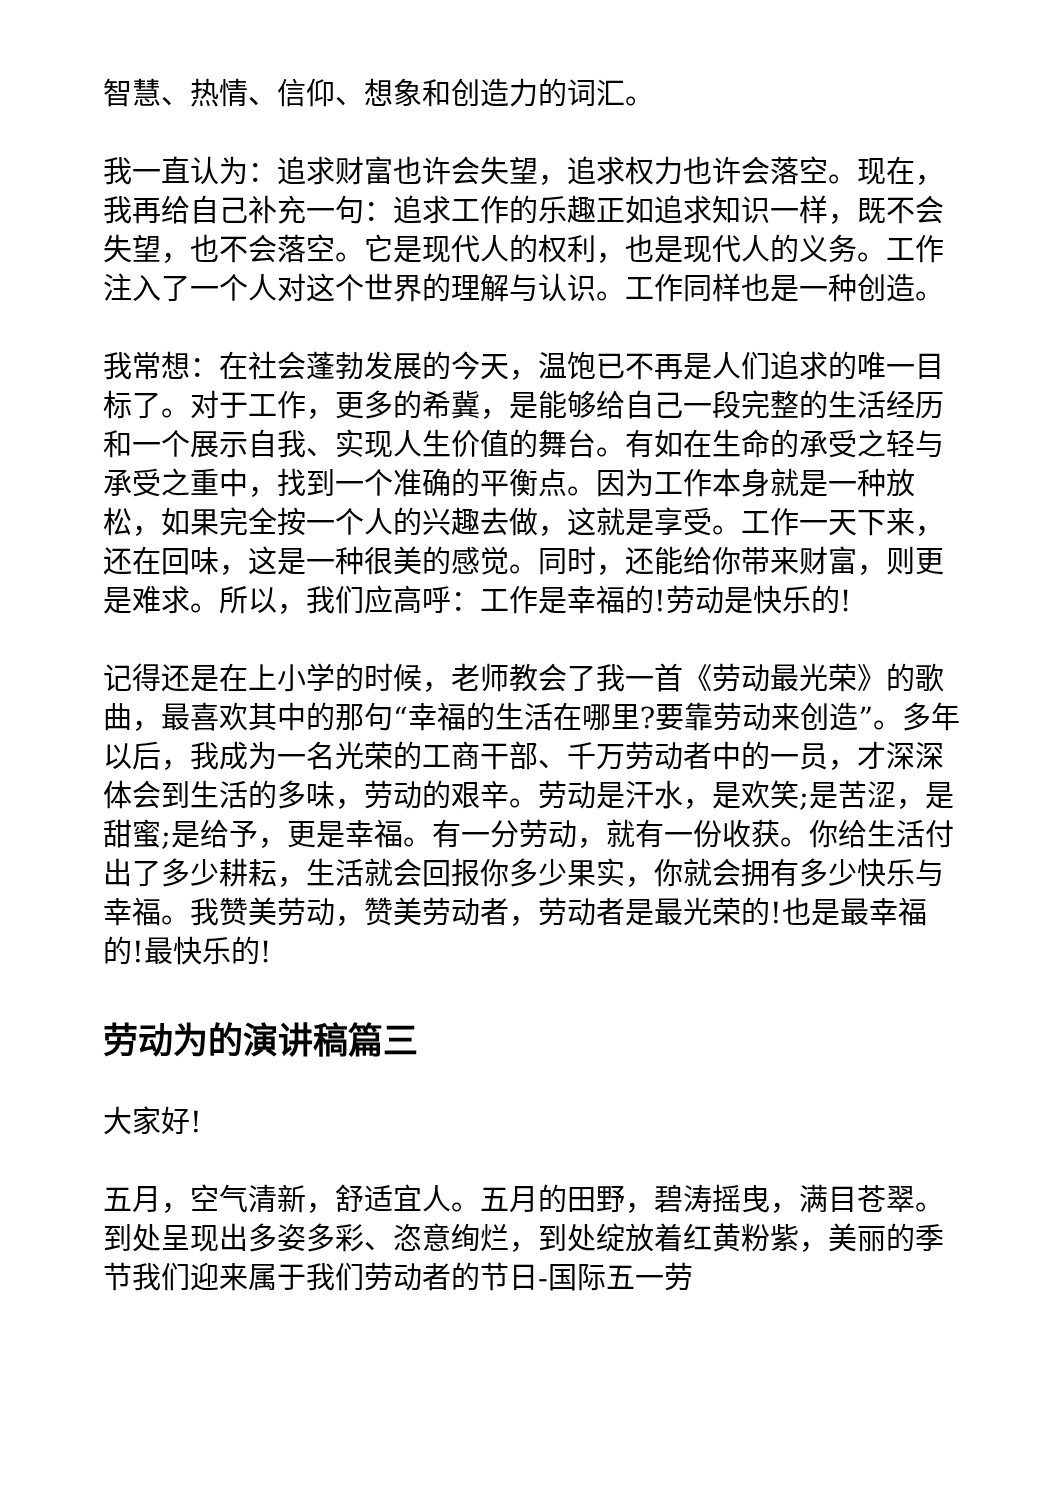智慧、热情、信仰、想象和创造力的词汇。
我一直认为：追求财富也许会失望，追求权力也许会落空。现在，我再给自己补充一句：追求工作的乐趣正如追求知识一样，既不会失望，也不会落空。它是现代人的权利，也是现代人的义务。工作注入了一个人对这个世界的理解与认识。工作同样也是一种创造。
我常想：在社会蓬勃发展的今天，温饱已不再是人们追求的唯一目标了。对于工作，更多的希冀，是能够给自己一段完整的生活经历和一个展示自我、实现人生价值的舞台。有如在生命的承受之轻与承受之重中，找到一个准确的平衡点。因为工作本身就是一种放松，如果完全按一个人的兴趣去做，这就是享受。工作一天下来，还在回味，这是一种很美的感觉。同时，还能给你带来财富，则更是难求。所以，我们应高呼：工作是幸福的!劳动是快乐的!
记得还是在上小学的时候，老师教会了我一首《劳动最光荣》的歌曲，最喜欢其中的那句“幸福的生活在哪里?要靠劳动来创造”。多年以后，我成为一名光荣的工商干部、千万劳动者中的一员，才深深体会到生活的多味，劳动的艰辛。劳动是汗水，是欢笑;是苦涩，是甜蜜;是给予，更是幸福。有一分劳动，就有一份收获。你给生活付出了多少耕耘，生活就会回报你多少果实，你就会拥有多少快乐与幸福。我赞美劳动，赞美劳动者，劳动者是最光荣的!也是最幸福的!最快乐的!
劳动为的演讲稿篇三
大家好!
五月，空气清新，舒适宜人。五月的田野，碧涛摇曳，满目苍翠。到处呈现出多姿多彩、恣意绚烂，到处绽放着红黄粉紫，美丽的季节我们迎来属于我们劳动者的节日-国际五一劳